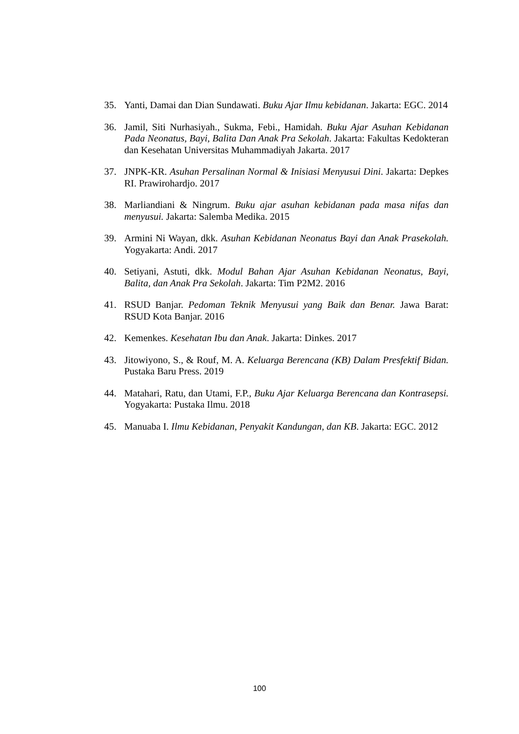35. Yanti, Damai dan Dian Sundawati. Buku Ajar Ilmu kebidanan. Jakarta: EGC. 2014
36. Jamil, Siti Nurhasiyah., Sukma, Febi., Hamidah. Buku Ajar Asuhan Kebidanan Pada Neonatus, Bayi, Balita Dan Anak Pra Sekolah. Jakarta: Fakultas Kedokteran dan Kesehatan Universitas Muhammadiyah Jakarta. 2017
37. JNPK-KR. Asuhan Persalinan Normal & Inisiasi Menyusui Dini. Jakarta: Depkes RI. Prawirohardjo. 2017
38. Marliandiani & Ningrum. Buku ajar asuhan kebidanan pada masa nifas dan menyusui. Jakarta: Salemba Medika. 2015
39. Armini Ni Wayan, dkk. Asuhan Kebidanan Neonatus Bayi dan Anak Prasekolah. Yogyakarta: Andi. 2017
40. Setiyani, Astuti, dkk. Modul Bahan Ajar Asuhan Kebidanan Neonatus, Bayi, Balita, dan Anak Pra Sekolah. Jakarta: Tim P2M2. 2016
41. RSUD Banjar. Pedoman Teknik Menyusui yang Baik dan Benar. Jawa Barat: RSUD Kota Banjar. 2016
42. Kemenkes. Kesehatan Ibu dan Anak. Jakarta: Dinkes. 2017
43. Jitowiyono, S., & Rouf, M. A. Keluarga Berencana (KB) Dalam Presfektif Bidan. Pustaka Baru Press. 2019
44. Matahari, Ratu, dan Utami, F.P., Buku Ajar Keluarga Berencana dan Kontrasepsi. Yogyakarta: Pustaka Ilmu. 2018
45. Manuaba I. Ilmu Kebidanan, Penyakit Kandungan, dan KB. Jakarta: EGC. 2012
100